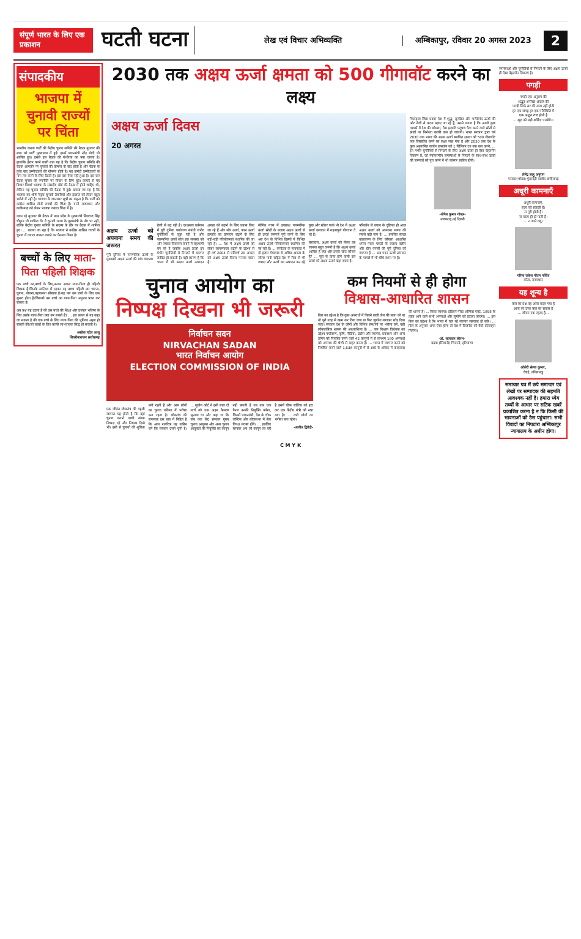संपूर्ण भारत के लिए एक प्रकाशन
घटती घटना
लेख एवं विचार अभिव्यक्ति
अम्बिकापुर, रविवार 20 अगस्त 2023
2
संपादकीय
भाजपा में चुनावी राज्यों पर चिंता
भारतीय जनता पार्टी की केंद्रीय चुनाव समिति की बैठक बुधवार की शाम को पार्टी मुख्यालय में हुई। इसमें प्रधानमंत्री नरेंद्र मोदी भी शामिल हुए। इससे इस बैठक की गंभीरता का पता चलता है। हालांकि हैरान करने वाली बात यह है कि केंद्रीय चुनाव समिति की बैठक आमतौर पर चुनावों की घोषणा के बाद होती है और बैठक के तुरंत बाद उम्मीदवारों की घोषणा होती है। यह कमेटी उम्मीदवारों के नाम तय करने के लिए बैठती है। इस बार ऐसा नहीं हुआ है। इस बार बैठक चुनाव की रणनीति पर विचार के लिए हुई। कायदे से यह विचार विमर्श भाजपा के संसदीय बोर्ड की बैठक में होनी चाहिए थी, लेकिन वह चुनाव समिति की बैठक में हुई। बताया जा रहा है कि भाजपा का शीर्ष नेतृत्व चुनावी तैयारियों और हालात को लेकर बहुत भरोसे में नहीं है। भाजपा के जानकार सूत्रों का कहना है कि पार्टी को कांग्रेस शासित दोनों राज्यों की चिंता है। यानी राजस्थान और छत्तीसगढ़ को लेकर भाजपा ज्यादा चिंता में है।
ध्यान रहे बुधवार की बैठक में मध्य प्रदेश के मुख्यमंत्री शिवराज सिंह चौहान भी शामिल थे। वे चुनावी राज्य के मुख्यमंत्री के तौर पर नहीं, बल्कि केंद्रीय चुनाव समिति के सदस्य के तौर पर बैठक में शामिल हुए। ... बताया जा रहा है कि भाजपा ने कांग्रेस शासित राज्यों के चुनाव में ज्यादा ताकत लगाने का फैसला किया है।
बच्चों के लिए माता-पिता पहिली शिक्षक
एक बच्चे का,बच्चों के लिए,उनका अपना माता-पिता ही पहिली शिक्षक है।जिनके सानिध्य में रहकर वह बच्चा पहिली बार चलना, घूमना, बोलना,पहचानना सीखता है।यह पल उस बच्चे के लिए एक सुखद होता है।जिसको उस बच्चे का माता-पिता अनुभव प्राप्त कर सकता है।
अब प्रश्न यह उठता है की उस बच्चे की शिक्षा और उज्वल भविष्य के लिए उसके माता-पिता क्या कर सकते हैं? ... इस प्रकार से यह कहा जा सकता है की एक बच्चे के लिए माता-पिता की भूमिका अहम हो सकती की।जो बच्चों के लिए काफी लाभदायक सिद्ध हो सकती है।
अशोक पटेल आशु
शिवरीनारायण छत्तीसगढ़
2030 तक अक्षय ऊर्जा क्षमता को 500 गीगावॉट करने का लक्ष्य
अक्षय ऊर्जा दिवस
20 अगस्त
अक्षय ऊर्जा को अपनाना समय की जरूरत
पूरी दुनिया में पारम्परिक ऊर्जा के मुकाबले अक्षय ऊर्जा की मांग लगातार तेजी से बढ़ रही है। दरअसल वर्तमान में पूरी दुनिया पर्यावरण संबंधी गंभीर चुनौतियों से जूझ रही है और पारम्परिक ऊर्जा स्रोत इस समस्या को और ज्यादा विकराल बनाने में सहभागी बन रहे हैं जबकि अक्षय ऊर्जा इन गंभीर चुनौतियों से निपटने में कारगर साबित हो सकती है। यही कारण है कि भारत में भी अक्षय ऊर्जा उत्पादन क्षमता को बढ़ाने के लिए प्रयास किए जा रहे हैं और सौर ऊर्जा, पवन ऊर्जा इत्यादि का उत्पादन बढ़ाने के लिए बड़ी-बड़ी परियोजनाएं स्थापित की जा रही हैं। ... देश में अक्षय ऊर्जा को लेकर जागरूकता बढ़ाने के उद्देश्य से ही वर्ष 2004 से प्रतिवर्ष 20 अगस्त को अक्षय ऊर्जा दिवस मनाया जाता है।
सीमित मात्रा में उपलब्ध पारम्परिक ऊर्जा स्रोतों के बजाय अक्षय ऊर्जा से ही ऊर्जा जरूरतें पूरी करने के लिए अब देश के विभिन्न हिस्सों में विभिन्न अक्षय ऊर्जा परियोजनाएं स्थापित की जा रही हैं। ... कर्नाटक के पावगाड़ा में दो हजार मेगावाट से अधिक क्षमता के सोलर पार्क सहित देश में रीवा से भी ज्यादा सौर ऊर्जा का उत्पादन कर रहे कुछ और सोलर पार्क भी देश में अक्षय ऊर्जा उत्पादन में महत्वपूर्ण योगदान दे रहे हैं।
बहरहाल, अक्षय ऊर्जा को लेकर यह जानना बहुत जरूरी है कि अक्षय ऊर्जा आखिर है क्या और इसके स्रोत कौनसे हैं? ... सूर्य से प्राप्त होने वाली इस ऊर्जा को अक्षय ऊर्जा कहा जाता है।
परिवर्तन से बचाव के दृष्टिगत ही आज अक्षय ऊर्जा को अपनाना समय की सबसे बड़ी मांग है। ... इसलिए स्वच्छ वातावरण के लिए कोयला आधारित थर्मल पावर प्लांटों के बजाय क्लीन और ग्रीन एनर्जी की पूरी दुनिया को जरूरत है ... अब पवन ऊर्जा उत्पादन के मामले में भी चौथे स्थान पर है।
फिलहाल जिस प्रकार देश में शुद्ध, सुरक्षित और भरोसेमंद ऊर्जा की ओर तेजी से कदम बढ़ाए जा रहे हैं, उससे लगता है कि अगले कुछ दशकों में देश की कोयला, गैस इत्यादि प्रदूषण पैदा करने वाले स्रोतों से ऊर्जा पर निर्भरता काफी कम हो जाएगी। भारत सरकार द्वारा वर्ष 2030 तक भारत की अक्षय ऊर्जा स्थापित क्षमता को 500 गीगावॉट तक विस्तारित करने का लक्ष्य रखा गया है और 2030 तक देश के कुल अनुमानित कार्बन उत्सर्जन को 1 बिलियन टन तक कम करने, ... इन गंभीर चुनौतियों से निपटने के लिए अक्षय ऊर्जा ही ऐसा बेहतरीन विकल्प है, जो पर्यावरणीय समस्याओं से निपटने के साथ-साथ ऊर्जा की जरूरतों को पूरा करने में भी कारगर साबित होगी।
-योगेश कुमार गोयल-
नजफगढ़,नई दिल्ली
चुनाव आयोग का
निष्पक्ष दिखना भी जरूरी
निर्वाचन सदन
NIRVACHAN SADAN
भारत निर्वाचन आयोग
ELECTION COMMISSION OF INDIA
एक जीवंत लोकतंत्र की पहली जरूरत यह होती है कि वहां चुनाव कराने वाली संस्था निष्पक्ष रहे और निष्पक्ष दिखे भी। इसी से चुनावों की शुचिता बनी रहती है और आम लोगों का चुनाव प्रक्रिया में भरोसा बना रहता है। लोकतंत्र की सफलता इस बात में निहित है कि आम नागरिक यह यकीन करे कि सरकार उसने चुनी है। ... सुप्रीम कोर्ट ने इसी साल दो मार्च को एक अहम फैसला सुनाया था और कहा था कि जब तक केंद्र सरकार मुख्य चुनाव आयुक्त और अन्य चुनाव आयुक्तों की नियुक्ति का कानून नहीं बनाती है तब तक एक पैनल उनकी नियुक्ति करेगा, जिसमें प्रधानमंत्री, देश के चीफ जस्टिस और लोकसभा में नेता विपक्ष सदस्य होंगे। ... इसलिए सरकार अब जो कानून ला रही है उसमें चीफ जस्टिस को हटा कर एक केंद्रीय मंत्री को रखा गया है। ... तभी लोगों का भरोसा बना रहेगा।
-अजीत द्विवेदी-
कम नियमों से ही होगा
विश्वास-आधारित शासन
बिल का उद्देश्य है कि कुछ अपराधों में मिलने वाली जेल की सजा को या तो पूरी तरह से खत्म कर दिया जाए या फिर जुर्माना लगाकर छोड़ दिया जाए। सरकार देश के लोगों और विभिन्न संस्थानों पर भरोसा करे, यही लोकतांत्रिक शासन की आधारशिला है। ... जन विश्वास विधेयक का उद्देश्य पर्यावरण, कृषि, मीडिया, उद्योग और व्यापार, प्रकाशन और अन्य डोमेन को नियंत्रित करने वाले 42 कानूनों में से लगभग 180 अपराधों को अपराध की श्रेणी से बाहर करना है। ... भारत में व्यापार करने को नियंत्रित करने वाले 1,536 कानूनों में से आधे से अधिक में कारावास की धाराएं हैं। ... किया जाएगा। इंडियन पोस्ट ऑफिस एक्ट, 1898 के तहत आने वाले सभी अपराधों और जुर्माने को हटाया जाएगा। ... इस बिल का उद्देश्य है कि भारत में चल रहे व्यापार सहजता हो सके। ... बिल के अनुसार अगर ऐसा होगा तो देश में बिजनेस को कैसे प्रोत्साहन मिलेगा।
-डॉ. सत्यवान सौरभ-
बड़वा (सिवानी) भिवानी, हरियाणा
समस्याओं और चुनौतियों से निपटने के लिए अक्षय ऊर्जा ही ऐसा बेहतरीन विकल्प है।
पगड़ी
पगड़ी एक अनुराग की
अद्भुत अनोखा अंदाज की
पगड़ी सिर्फ सर की ताज नहीं होती
हर एक जगह हर एक परिस्थिति में
एक अद्भुत राज होती है
... खुद को बड़ी शर्मिंदा पाओगे।।
लेमेंद्र साहू अनुराग
परसदा(भोखा) गुंडरदेही बालोद छत्तीसगढ़
अधूरी कामनाएँ
अधूरी कामनाएँ,
हृदय को सताती हैं।
ना पूरी होती हैं।
ना खत्म ही हो पाती है।
... न जाने क्यूं।
गरिमा राकेश गौतम गर्विता
कोटा, राजस्थान
यह शून्य है
कल का प्रश्न वह आज बदल गया है
आज का उत्तर कल का सवाल है
... जीवन एक रहस्य है...
ओलेरी सेल्वा कुमार,
चेन्नई, तमिलनाडु
समाचार पत्र में छपे समाचार एवं लेखों पर सम्पादक की सहमति आवश्यक नहीं है। हमारा ध्येय तथ्यों के आधार पर सटिक खबरें प्रकाशित करना है न कि किसी की भावनाओं को ठेस पहुंचाना। सभी विवादों का निपटारा अम्बिकापुर न्यायालय के अधीन होगा।
C M Y K